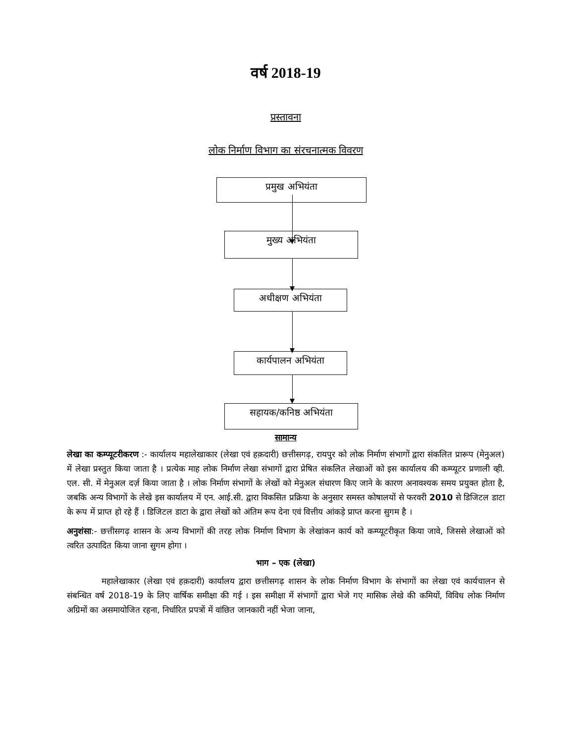वर्ष 2018-19
प्रस्तावना
लोक निर्माण विभाग का संरचनात्मक विवरण
प्रमुख अभियंता
मुख्य अभियंता
अधीक्षण अभियंता
कार्यपालन अभियंता
सहायक/कनिष्ठ अभियंता
सामान्य
लेखा का कम्प्यूटरीकरण :- कार्यालय महालेखाकार (लेखा एवं हक़दारी) छत्तीसगढ़, रायपुर को लोक निर्माण संभागों द्वारा संकलित प्रारूप (मेनुअल) में लेखा प्रस्तुत किया जाता है । प्रत्येक माह लोक निर्माण लेखा संभागों द्वारा प्रेषित संकलित लेखाओं को इस कार्यालय की कम्प्यूटर प्रणाली व्ही. एल. सी. में मेनुअल दर्ज़ किया जाता है । लोक निर्माण संभागों के लेखों को मेनुअल संधारण किए जाने के कारण अनावश्यक समय प्रयुक्त होता है, जबकि अन्य विभागों के लेखे इस कार्यालय में एन. आई.सी. द्वारा विकसित प्रक्रिया के अनुसार समस्त कोषालयों से फरवरी 2010 से डिजिटल डाटा के रूप में प्राप्त हो रहे हैं । डिजिटल डाटा के द्वारा लेखों को अंतिम रूप देना एवं वित्तीय आंकड़े प्राप्त करना सुगम है ।
अनुशंसा:- छत्तीसगढ़ शासन के अन्य विभागों की तरह लोक निर्माण विभाग के लेखांकन कार्य को कम्प्यूटरीकृत किया जावे, जिससे लेखाओं को त्वरित उत्पादित किया जाना सुगम होगा ।
भाग – एक (लेखा)
महालेखाकार (लेखा एवं हक़दारी) कार्यालय द्वारा छत्तीसगढ़ शासन के लोक निर्माण विभाग के संभागों का लेखा एवं कार्यचालन से संबन्धित वर्ष 2018-19 के लिए वार्षिक समीक्षा की गई । इस समीक्षा में संभागों द्वारा भेजे गए मासिक लेखे की कमियों, विविध लोक निर्माण अग्रिमों का असमायोजित रहना, निर्धारित प्रपत्रों में वांछित जानकारी नहीं भेजा जाना,